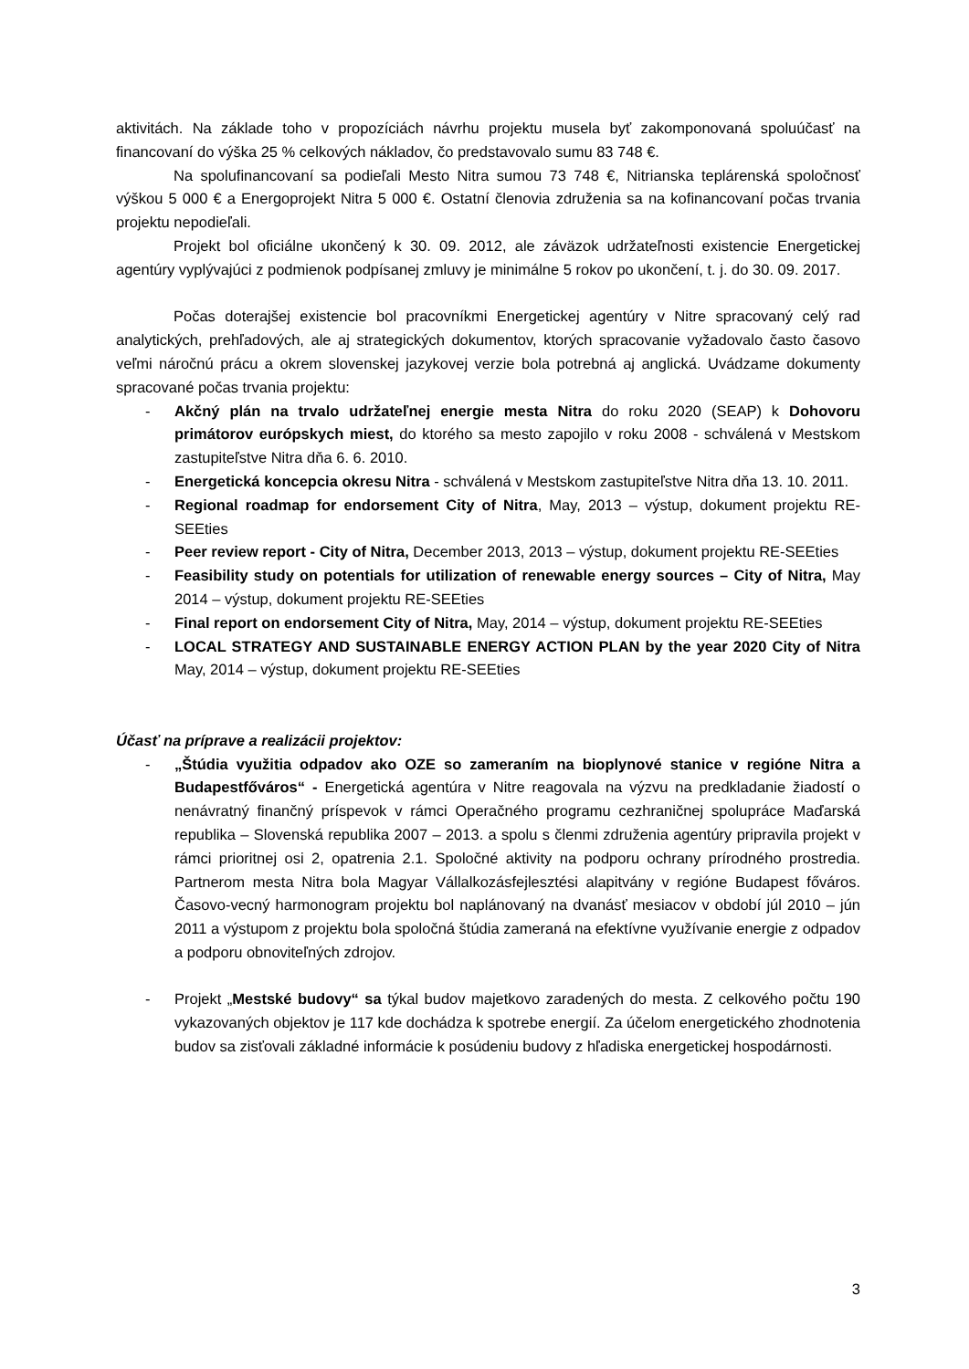aktivitách. Na základe toho v propozíciách návrhu projektu musela byť zakomponovaná spoluúčasť na financovaní do výška 25 % celkových nákladov, čo predstavovalo sumu 83 748 €.
Na spolufinancovaní sa podieľali Mesto Nitra sumou 73 748 €, Nitrianska teplárenská spoločnosť výškou 5 000 € a Energoprojekt Nitra 5 000 €. Ostatní členovia združenia sa na kofinancovaní počas trvania projektu nepodieľali.
Projekt bol oficiálne ukončený k 30. 09. 2012, ale záväzok udržateľnosti existencie Energetickej agentúry vyplývajúci z podmienok podpísanej zmluvy je minimálne 5 rokov po ukončení, t. j. do 30. 09. 2017.
Počas doterajšej existencie bol pracovníkmi Energetickej agentúry v Nitre spracovaný celý rad analytických, prehľadových, ale aj strategických dokumentov, ktorých spracovanie vyžadovalo často časovo veľmi náročnú prácu a okrem slovenskej jazykovej verzie bola potrebná aj anglická. Uvádzame dokumenty spracované počas trvania projektu:
- Akčný plán na trvalo udržateľnej energie mesta Nitra do roku 2020 (SEAP) k Dohovoru primátorov európskych miest, do ktorého sa mesto zapojilo v roku 2008 - schválená v Mestskom zastupiteľstve Nitra dňa 6. 6. 2010.
- Energetická koncepcia okresu Nitra - schválená v Mestskom zastupiteľstve Nitra dňa 13. 10. 2011.
- Regional roadmap for endorsement City of Nitra, May, 2013 – výstup, dokument projektu RE-SEEties
- Peer review report - City of Nitra, December 2013, 2013 – výstup, dokument projektu RE-SEEties
- Feasibility study on potentials for utilization of renewable energy sources – City of Nitra, May 2014 – výstup, dokument projektu RE-SEEties
- Final report on endorsement City of Nitra, May, 2014 – výstup, dokument projektu RE-SEEties
- LOCAL STRATEGY AND SUSTAINABLE ENERGY ACTION PLAN by the year 2020 City of Nitra May, 2014 – výstup, dokument projektu RE-SEEties
Účasť na príprave a realizácii projektov:
- „Štúdia využitia odpadov ako OZE so zameraním na bioplynové stanice v regióne Nitra a Budapestfőváros“ - Energetická agentúra v Nitre reagovala na výzvu na predkladanie žiadostí o nenávratný finančný príspevok v rámci Operačného programu cezhraničnej spolupráce Maďarská republika – Slovenská republika 2007 – 2013. a spolu s členmi združenia agentúry pripravila projekt v rámci prioritnej osi 2, opatrenia 2.1. Spoločné aktivity na podporu ochrany prírodného prostredia. Partnerom mesta Nitra bola Magyar Vállalkozásfejlesztési alapitvány v regióne Budapest főváros. Časovo-vecný harmonogram projektu bol naplánovaný na dvanásť mesiacov v období júl 2010 – jún 2011 a výstupom z projektu bola spoločná štúdia zameraná na efektívne využívanie energie z odpadov a podporu obnoviteľných zdrojov.
- Projekt „Mestské budovy“ sa týkal budov majetkovo zaradených do mesta. Z celkového počtu 190 vykazovaných objektov je 117 kde dochádza k spotrebe energií. Za účelom energetického zhodnotenia budov sa zisťovali základné informácie k posúdeniu budovy z hľadiska energetickej hospodárnosti.
3